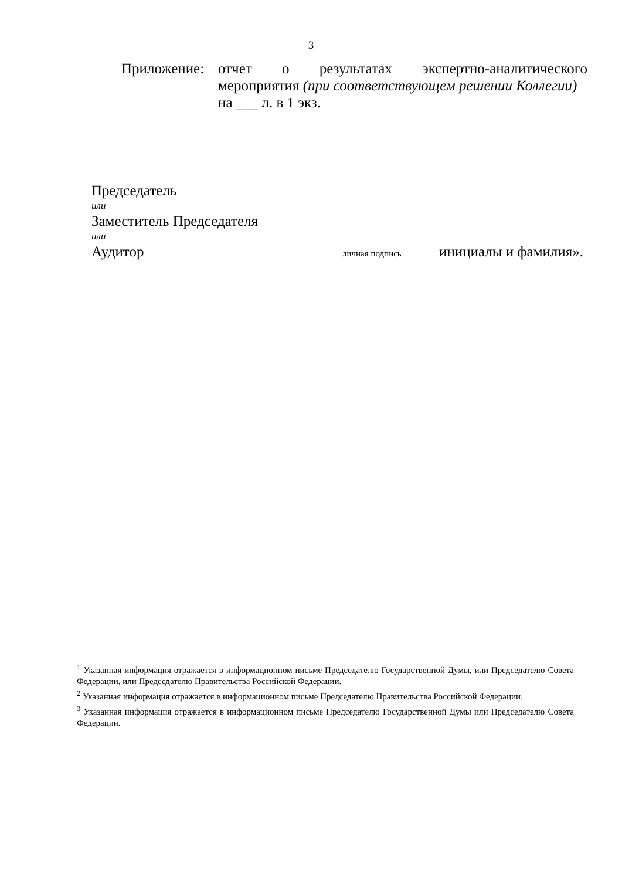3
Приложение: отчет о результатах экспертно-аналитического мероприятия (при соответствующем решении Коллегии)
на ___ л. в 1 экз.
Председатель
или
Заместитель Председателя
или
Аудитор личная подпись инициалы и фамилия».
<sup>1</sup> Указанная информация отражается в информационном письме Председателю Государственной Думы, или Председателю Совета Федерации, или Председателю Правительства Российской Федерации.
<sup>2</sup> Указанная информация отражается в информационном письме Председателю Правительства Российской Федерации.
<sup>3</sup> Указанная информация отражается в информационном письме Председателю Государственной Думы или Председателю Совета Федерации.